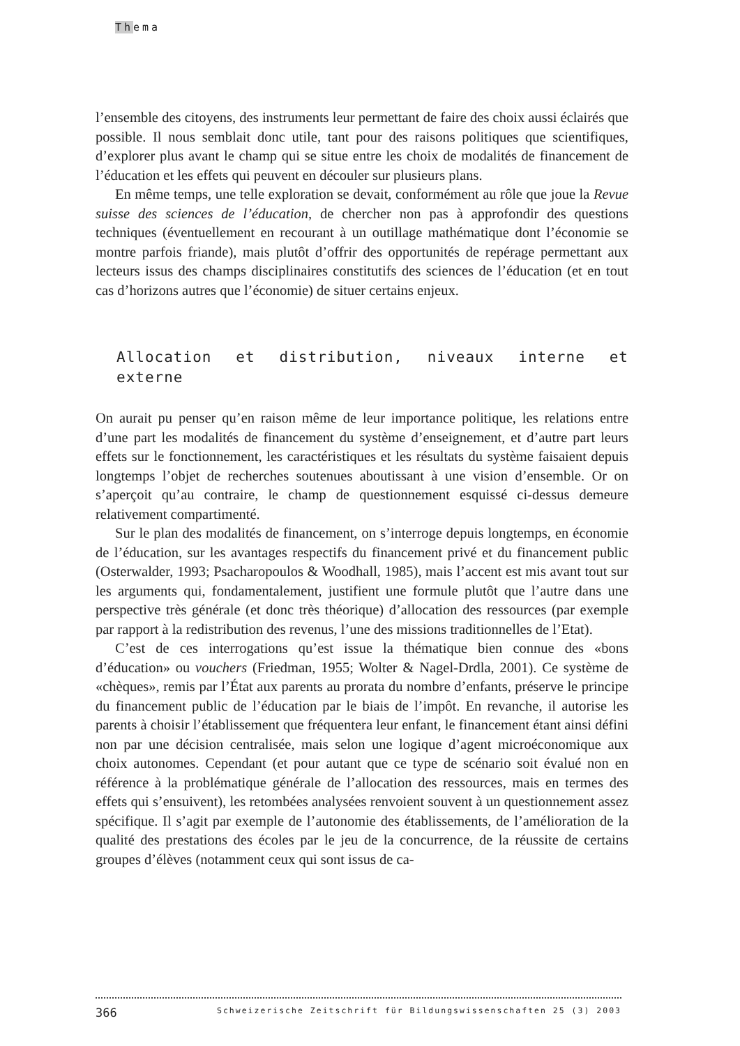Thema
l’ensemble des citoyens, des instruments leur permettant de faire des choix aussi éclairés que possible. Il nous semblait donc utile, tant pour des raisons politiques que scientifiques, d’explorer plus avant le champ qui se situe entre les choix de modalités de financement de l’éducation et les effets qui peuvent en découler sur plusieurs plans.
En même temps, une telle exploration se devait, conformément au rôle que joue la Revue suisse des sciences de l’éducation, de chercher non pas à approfondir des questions techniques (éventuellement en recourant à un outillage mathématique dont l’économie se montre parfois friande), mais plutôt d’offrir des opportunités de repérage permettant aux lecteurs issus des champs disciplinaires constitutifs des sciences de l’éducation (et en tout cas d’horizons autres que l’économie) de situer certains enjeux.
Allocation et distribution, niveaux interne et externe
On aurait pu penser qu’en raison même de leur importance politique, les relations entre d’une part les modalités de financement du système d’enseignement, et d’autre part leurs effets sur le fonctionnement, les caractéristiques et les résultats du système faisaient depuis longtemps l’objet de recherches soutenues aboutissant à une vision d’ensemble. Or on s’aperçoit qu’au contraire, le champ de questionnement esquissé ci-dessus demeure relativement compartimenté.
Sur le plan des modalités de financement, on s’interroge depuis longtemps, en économie de l’éducation, sur les avantages respectifs du financement privé et du financement public (Osterwalder, 1993; Psacharopoulos & Woodhall, 1985), mais l’accent est mis avant tout sur les arguments qui, fondamentalement, justifient une formule plutôt que l’autre dans une perspective très générale (et donc très théorique) d’allocation des ressources (par exemple par rapport à la redistribution des revenus, l’une des missions traditionnelles de l’Etat).
C’est de ces interrogations qu’est issue la thématique bien connue des «bons d’éducation» ou vouchers (Friedman, 1955; Wolter & Nagel-Drdla, 2001). Ce système de «chèques», remis par l’État aux parents au prorata du nombre d’enfants, préserve le principe du financement public de l’éducation par le biais de l’impôt. En revanche, il autorise les parents à choisir l’établissement que fréquentera leur enfant, le financement étant ainsi défini non par une décision centralisée, mais selon une logique d’agent microéconomique aux choix autonomes. Cependant (et pour autant que ce type de scénario soit évalué non en référence à la problématique générale de l’allocation des ressources, mais en termes des effets qui s’ensuivent), les retombées analysées renvoient souvent à un questionnement assez spécifique. Il s’agit par exemple de l’autonomie des établissements, de l’amélioration de la qualité des prestations des écoles par le jeu de la concurrence, de la réussite de certains groupes d’élèves (notamment ceux qui sont issus de ca-
366 Schweizerische Zeitschrift für Bildungswissenschaften 25 (3) 2003